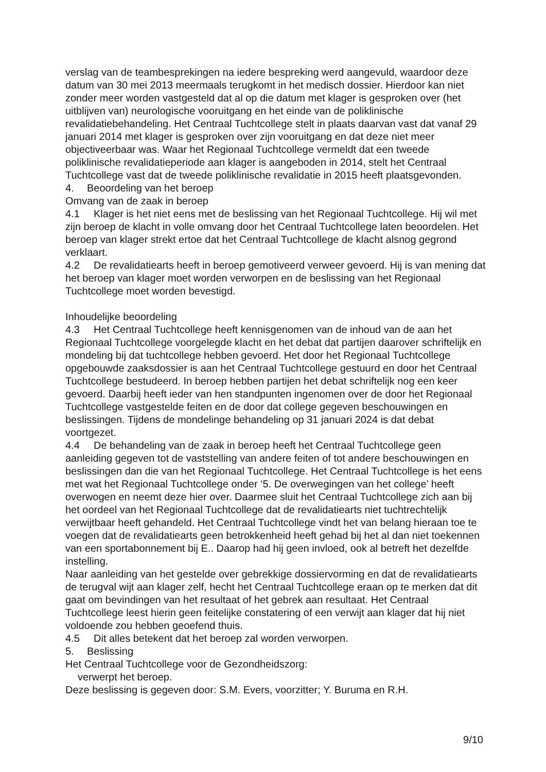verslag van de teambesprekingen na iedere bespreking werd aangevuld, waardoor deze datum van 30 mei 2013 meermaals terugkomt in het medisch dossier. Hierdoor kan niet zonder meer worden vastgesteld dat al op die datum met klager is gesproken over (het uitblijven van) neurologische vooruitgang en het einde van de poliklinische revalidatiebehandeling. Het Centraal Tuchtcollege stelt in plaats daarvan vast dat vanaf 29 januari 2014 met klager is gesproken over zijn vooruitgang en dat deze niet meer objectiveerbaar was. Waar het Regionaal Tuchtcollege vermeldt dat een tweede poliklinische revalidatieperiode aan klager is aangeboden in 2014, stelt het Centraal Tuchtcollege vast dat de tweede poliklinische revalidatie in 2015 heeft plaatsgevonden.
4. Beoordeling van het beroep
Omvang van de zaak in beroep
4.1 Klager is het niet eens met de beslissing van het Regionaal Tuchtcollege. Hij wil met zijn beroep de klacht in volle omvang door het Centraal Tuchtcollege laten beoordelen. Het beroep van klager strekt ertoe dat het Centraal Tuchtcollege de klacht alsnog gegrond verklaart.
4.2 De revalidatiearts heeft in beroep gemotiveerd verweer gevoerd. Hij is van mening dat het beroep van klager moet worden verworpen en de beslissing van het Regionaal Tuchtcollege moet worden bevestigd.
Inhoudelijke beoordeling
4.3 Het Centraal Tuchtcollege heeft kennisgenomen van de inhoud van de aan het Regionaal Tuchtcollege voorgelegde klacht en het debat dat partijen daarover schriftelijk en mondeling bij dat tuchtcollege hebben gevoerd. Het door het Regionaal Tuchtcollege opgebouwde zaaksdossier is aan het Centraal Tuchtcollege gestuurd en door het Centraal Tuchtcollege bestudeerd. In beroep hebben partijen het debat schriftelijk nog een keer gevoerd. Daarbij heeft ieder van hen standpunten ingenomen over de door het Regionaal Tuchtcollege vastgestelde feiten en de door dat college gegeven beschouwingen en beslissingen. Tijdens de mondelinge behandeling op 31 januari 2024 is dat debat voortgezet.
4.4 De behandeling van de zaak in beroep heeft het Centraal Tuchtcollege geen aanleiding gegeven tot de vaststelling van andere feiten of tot andere beschouwingen en beslissingen dan die van het Regionaal Tuchtcollege. Het Centraal Tuchtcollege is het eens met wat het Regionaal Tuchtcollege onder ‘5. De overwegingen van het college’ heeft overwogen en neemt deze hier over. Daarmee sluit het Centraal Tuchtcollege zich aan bij het oordeel van het Regionaal Tuchtcollege dat de revalidatiearts niet tuchtrechtelijk verwijtbaar heeft gehandeld. Het Centraal Tuchtcollege vindt het van belang hieraan toe te voegen dat de revalidatiearts geen betrokkenheid heeft gehad bij het al dan niet toekennen van een sportabonnement bij E.. Daarop had hij geen invloed, ook al betreft het dezelfde instelling.
Naar aanleiding van het gestelde over gebrekkige dossiervorming en dat de revalidatiearts de terugval wijt aan klager zelf, hecht het Centraal Tuchtcollege eraan op te merken dat dit gaat om bevindingen van het resultaat of het gebrek aan resultaat. Het Centraal Tuchtcollege leest hierin geen feitelijke constatering of een verwijt aan klager dat hij niet voldoende zou hebben geoefend thuis.
4.5 Dit alles betekent dat het beroep zal worden verworpen.
5. Beslissing
Het Centraal Tuchtcollege voor de Gezondheidszorg:
verwerpt het beroep.
Deze beslissing is gegeven door: S.M. Evers, voorzitter; Y. Buruma en R.H.
9/10